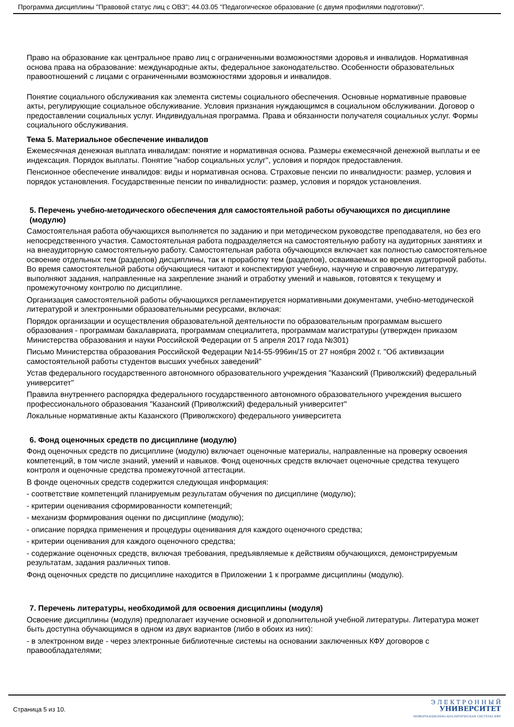Программа дисциплины "Правовой статус лиц с ОВЗ"; 44.03.05 "Педагогическое образование (с двумя профилями подготовки)".
Право на образование как центральное право лиц с ограниченными возможностями здоровья и инвалидов. Нормативная основа права на образование: международные акты, федеральное законодательство. Особенности образовательных правоотношений с лицами с ограниченными возможностями здоровья и инвалидов.
Понятие социального обслуживания как элемента системы социального обеспечения. Основные нормативные правовые акты, регулирующие социальное обслуживание. Условия признания нуждающимся в социальном обслуживании. Договор о предоставлении социальных услуг. Индивидуальная программа. Права и обязанности получателя социальных услуг. Формы социального обслуживания.
Тема 5. Материальное обеспечение инвалидов
Ежемесячная денежная выплата инвалидам: понятие и нормативная основа. Размеры ежемесячной денежной выплаты и ее индексация. Порядок выплаты. Понятие "набор социальных услуг", условия и порядок предоставления.
Пенсионное обеспечение инвалидов: виды и нормативная основа. Страховые пенсии по инвалидности: размер, условия и порядок установления. Государственные пенсии по инвалидности: размер, условия и порядок установления.
5. Перечень учебно-методического обеспечения для самостоятельной работы обучающихся по дисциплине (модулю)
Самостоятельная работа обучающихся выполняется по заданию и при методическом руководстве преподавателя, но без его непосредственного участия. Самостоятельная работа подразделяется на самостоятельную работу на аудиторных занятиях и на внеаудиторную самостоятельную работу. Самостоятельная работа обучающихся включает как полностью самостоятельное освоение отдельных тем (разделов) дисциплины, так и проработку тем (разделов), осваиваемых во время аудиторной работы. Во время самостоятельной работы обучающиеся читают и конспектируют учебную, научную и справочную литературу, выполняют задания, направленные на закрепление знаний и отработку умений и навыков, готовятся к текущему и промежуточному контролю по дисциплине.
Организация самостоятельной работы обучающихся регламентируется нормативными документами, учебно-методической литературой и электронными образовательными ресурсами, включая:
Порядок организации и осуществления образовательной деятельности по образовательным программам высшего образования - программам бакалавриата, программам специалитета, программам магистратуры (утвержден приказом Министерства образования и науки Российской Федерации от 5 апреля 2017 года №301)
Письмо Министерства образования Российской Федерации №14-55-996ин/15 от 27 ноября 2002 г. "Об активизации самостоятельной работы студентов высших учебных заведений"
Устав федерального государственного автономного образовательного учреждения "Казанский (Приволжский) федеральный университет"
Правила внутреннего распорядка федерального государственного автономного образовательного учреждения высшего профессионального образования "Казанский (Приволжский) федеральный университет"
Локальные нормативные акты Казанского (Приволжского) федерального университета
6. Фонд оценочных средств по дисциплине (модулю)
Фонд оценочных средств по дисциплине (модулю) включает оценочные материалы, направленные на проверку освоения компетенций, в том числе знаний, умений и навыков. Фонд оценочных средств включает оценочные средства текущего контроля и оценочные средства промежуточной аттестации.
В фонде оценочных средств содержится следующая информация:
- соответствие компетенций планируемым результатам обучения по дисциплине (модулю);
- критерии оценивания сформированности компетенций;
- механизм формирования оценки по дисциплине (модулю);
- описание порядка применения и процедуры оценивания для каждого оценочного средства;
- критерии оценивания для каждого оценочного средства;
- содержание оценочных средств, включая требования, предъявляемые к действиям обучающихся, демонстрируемым результатам, задания различных типов.
Фонд оценочных средств по дисциплине находится в Приложении 1 к программе дисциплины (модулю).
7. Перечень литературы, необходимой для освоения дисциплины (модуля)
Освоение дисциплины (модуля) предполагает изучение основной и дополнительной учебной литературы. Литература может быть доступна обучающимся в одном из двух вариантов (либо в обоих из них):
- в электронном виде - через электронные библиотечные системы на основании заключенных КФУ договоров с правообладателями;
Страница 5 из 10.
Э Л Е К Т Р О Н Н Ы Й
УНИВЕРСИТЕТ
ИНФОРМАЦИОННО-АНАЛИТИЧЕСКАЯ СИСТЕМА КФУ